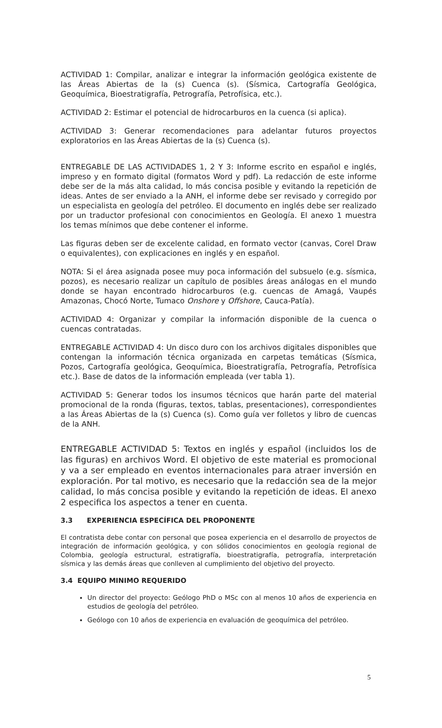ACTIVIDAD 1: Compilar, analizar e integrar la información geológica existente de las Áreas Abiertas de la (s) Cuenca (s). (Sísmica, Cartografía Geológica, Geoquímica, Bioestratigrafía, Petrografía, Petrofísica, etc.).
ACTIVIDAD 2: Estimar el potencial de hidrocarburos en la cuenca (si aplica).
ACTIVIDAD 3: Generar recomendaciones para adelantar futuros proyectos exploratorios en las Áreas Abiertas de la (s) Cuenca (s).
ENTREGABLE DE LAS ACTIVIDADES 1, 2 Y 3: Informe escrito en español e inglés, impreso y en formato digital (formatos Word y pdf). La redacción de este informe debe ser de la más alta calidad, lo más concisa posible y evitando la repetición de ideas. Antes de ser enviado a la ANH, el informe debe ser revisado y corregido por un especialista en geología del petróleo. El documento en inglés debe ser realizado por un traductor profesional con conocimientos en Geología. El anexo 1 muestra los temas mínimos que debe contener el informe.
Las figuras deben ser de excelente calidad, en formato vector (canvas, Corel Draw o equivalentes), con explicaciones en inglés y en español.
NOTA: Si el área asignada posee muy poca información del subsuelo (e.g. sísmica, pozos), es necesario realizar un capítulo de posibles áreas análogas en el mundo donde se hayan encontrado hidrocarburos (e.g. cuencas de Amagá, Vaupés Amazonas, Chocó Norte, Tumaco Onshore y Offshore, Cauca-Patía).
ACTIVIDAD 4: Organizar y compilar la información disponible de la cuenca o cuencas contratadas.
ENTREGABLE ACTIVIDAD 4: Un disco duro con los archivos digitales disponibles que contengan la información técnica organizada en carpetas temáticas (Sísmica, Pozos, Cartografía geológica, Geoquímica, Bioestratigrafía, Petrografía, Petrofísica etc.). Base de datos de la información empleada (ver tabla 1).
ACTIVIDAD 5: Generar todos los insumos técnicos que harán parte del material promocional de la ronda (figuras, textos, tablas, presentaciones), correspondientes a las Áreas Abiertas de la (s) Cuenca (s). Como guía ver folletos y libro de cuencas de la ANH.
ENTREGABLE ACTIVIDAD 5: Textos en inglés y español (incluidos los de las figuras) en archivos Word. El objetivo de este material es promocional y va a ser empleado en eventos internacionales para atraer inversión en exploración. Por tal motivo, es necesario que la redacción sea de la mejor calidad, lo más concisa posible y evitando la repetición de ideas. El anexo 2 especifica los aspectos a tener en cuenta.
3.3 EXPERIENCIA ESPECÍFICA DEL PROPONENTE
El contratista debe contar con personal que posea experiencia en el desarrollo de proyectos de integración de información geológica, y con sólidos conocimientos en geología regional de Colombia, geología estructural, estratigrafía, bioestratigrafía, petrografía, interpretación sísmica y las demás áreas que conlleven al cumplimiento del objetivo del proyecto.
3.4 EQUIPO MINIMO REQUERIDO
Un director del proyecto: Geólogo PhD o MSc con al menos 10 años de experiencia en estudios de geología del petróleo.
Geólogo con 10 años de experiencia en evaluación de geoquímica del petróleo.
5